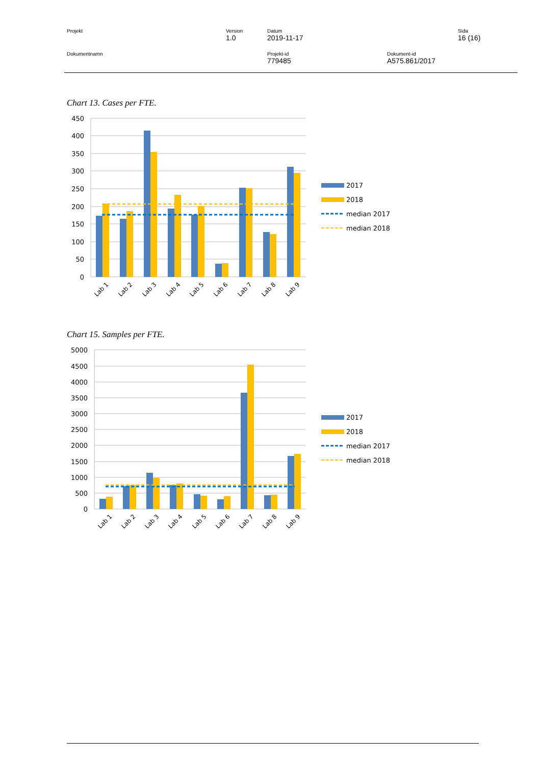Projekt Version
1.0
Datum
2019-11-17
Sida
16 (16)
Dokumentnamn Projekt-id
779485
Dokument-id
A575.861/2017
Chart 13. Cases per FTE.
450
400
350
300
250
200
150
100
50
0
Lab 1
Lab 2
Lab 3
Lab 4
Lab 5
Lab 6
Lab 7
Lab 8
Lab 9
2017
2018
median 2017
median 2018
Chart 15. Samples per FTE.
5000
4500
4000
3500
3000
2500
2000
1500
1000
500
0
Lab 1
Lab 2
Lab 3
Lab 4
Lab 5
Lab 6
Lab 7
Lab 8
Lab 9
2017
2018
median 2017
median 2018